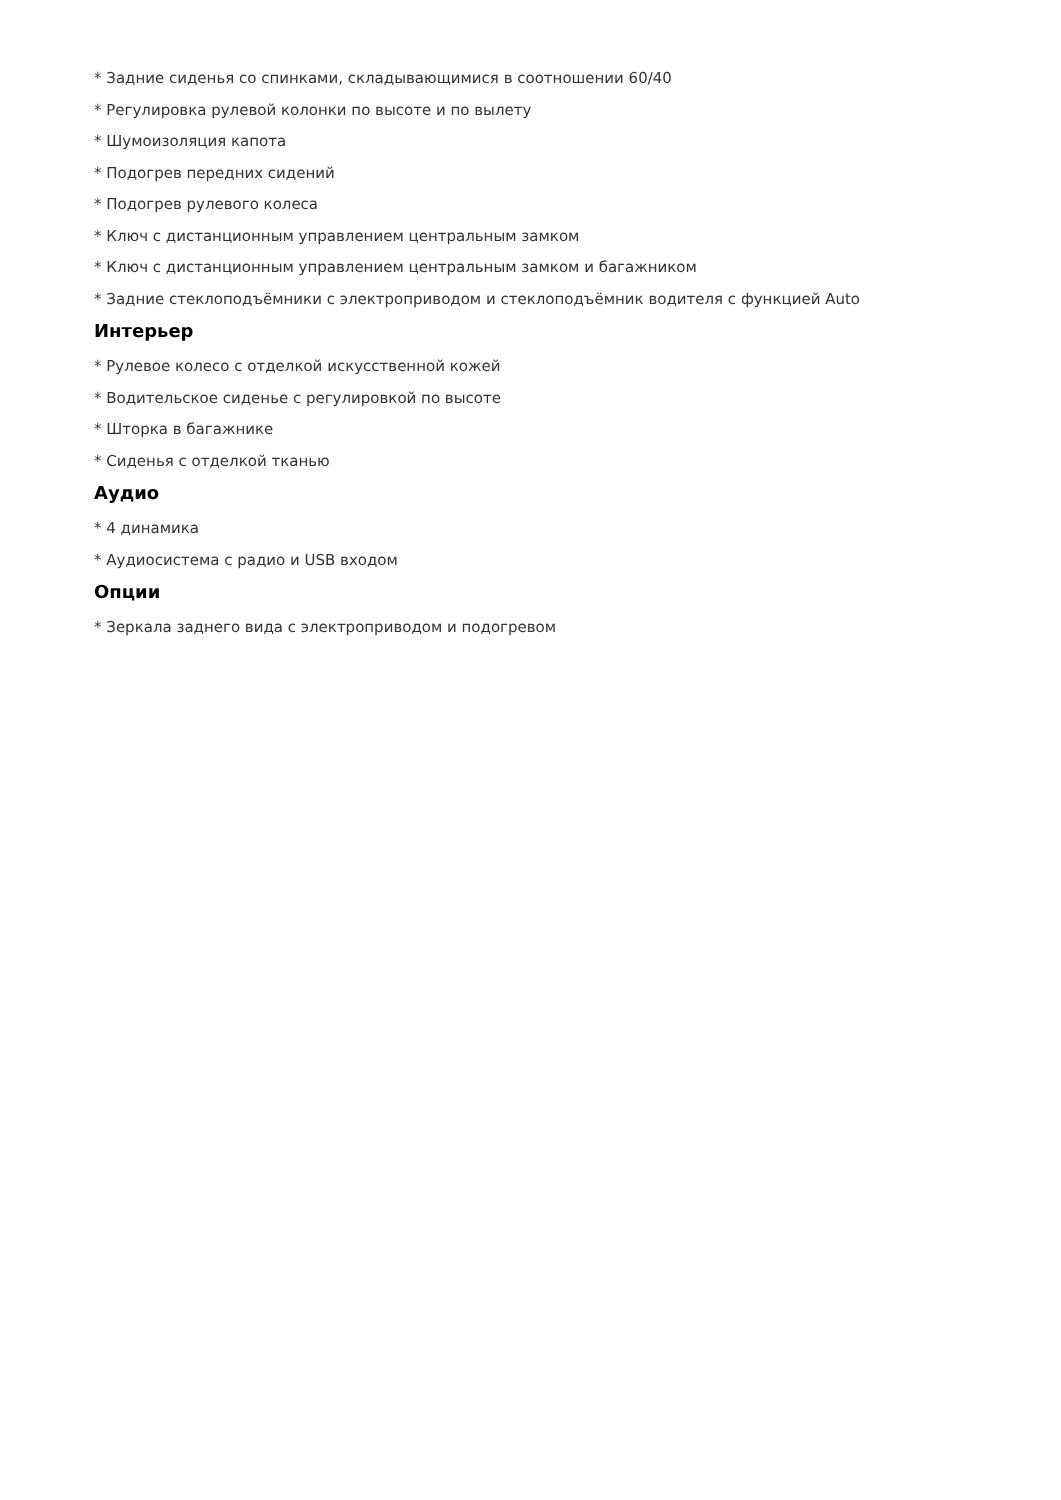* Задние сиденья со спинками, складывающимися в соотношении 60/40
* Регулировка рулевой колонки по высоте и по вылету
* Шумоизоляция капота
* Подогрев передних сидений
* Подогрев рулевого колеса
* Ключ с дистанционным управлением центральным замком
* Ключ с дистанционным управлением центральным замком и багажником
* Задние стеклоподъёмники с электроприводом и стеклоподъёмник водителя с функцией Auto
Интерьер
* Рулевое колесо с отделкой искусственной кожей
* Водительское сиденье с регулировкой по высоте
* Шторка в багажнике
* Сиденья с отделкой тканью
Аудио
* 4 динамика
* Аудиосистема с радио и USB входом
Опции
* Зеркала заднего вида с электроприводом и подогревом